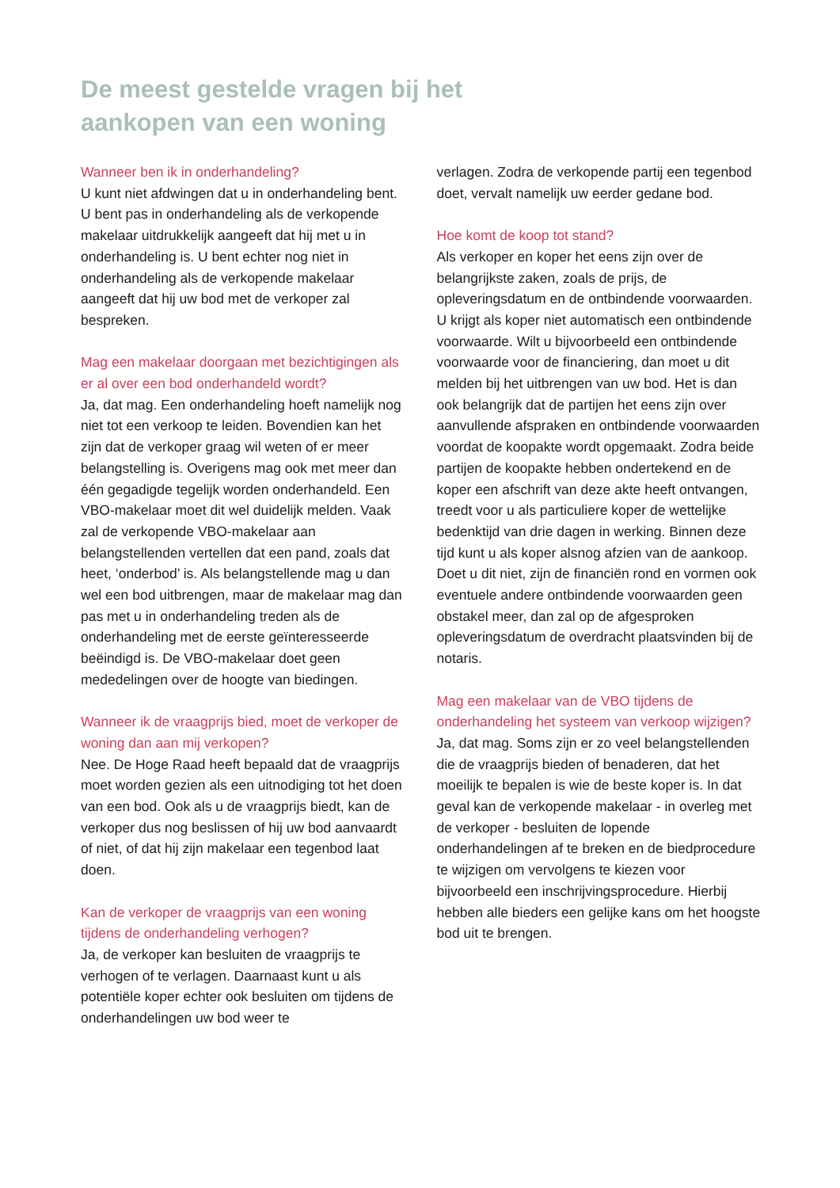De meest gestelde vragen bij het
aankopen van een woning
Wanneer ben ik in onderhandeling?
U kunt niet afdwingen dat u in onderhandeling bent. U bent pas in onderhandeling als de verkopende makelaar uitdrukkelijk aangeeft dat hij met u in onderhandeling is. U bent echter nog niet in onderhandeling als de verkopende makelaar aangeeft dat hij uw bod met de verkoper zal bespreken.
Mag een makelaar doorgaan met bezichtigingen als er al over een bod onderhandeld wordt?
Ja, dat mag. Een onderhandeling hoeft namelijk nog niet tot een verkoop te leiden. Bovendien kan het zijn dat de verkoper graag wil weten of er meer belangstelling is. Overigens mag ook met meer dan één gegadigde tegelijk worden onderhandeld. Een VBO-makelaar moet dit wel duidelijk melden. Vaak zal de verkopende VBO-makelaar aan belangstellenden vertellen dat een pand, zoals dat heet, ‘onderbod’ is. Als belangstellende mag u dan wel een bod uitbrengen, maar de makelaar mag dan pas met u in onderhandeling treden als de onderhandeling met de eerste geïnteresseerde beëindigd is. De VBO-makelaar doet geen mededelingen over de hoogte van biedingen.
Wanneer ik de vraagprijs bied, moet de verkoper de woning dan aan mij verkopen?
Nee. De Hoge Raad heeft bepaald dat de vraagprijs moet worden gezien als een uitnodiging tot het doen van een bod. Ook als u de vraagprijs biedt, kan de verkoper dus nog beslissen of hij uw bod aanvaardt of niet, of dat hij zijn makelaar een tegenbod laat doen.
Kan de verkoper de vraagprijs van een woning tijdens de onderhandeling verhogen?
Ja, de verkoper kan besluiten de vraagprijs te verhogen of te verlagen. Daarnaast kunt u als potentiële koper echter ook besluiten om tijdens de onderhandelingen uw bod weer te
verlagen. Zodra de verkopende partij een tegenbod doet, vervalt namelijk uw eerder gedane bod.
Hoe komt de koop tot stand?
Als verkoper en koper het eens zijn over de belangrijkste zaken, zoals de prijs, de opleveringsdatum en de ontbindende voorwaarden. U krijgt als koper niet automatisch een ontbindende voorwaarde. Wilt u bijvoorbeeld een ontbindende voorwaarde voor de financiering, dan moet u dit melden bij het uitbrengen van uw bod. Het is dan ook belangrijk dat de partijen het eens zijn over aanvullende afspraken en ontbindende voorwaarden voordat de koopakte wordt opgemaakt. Zodra beide partijen de koopakte hebben ondertekend en de koper een afschrift van deze akte heeft ontvangen, treedt voor u als particuliere koper de wettelijke bedenktijd van drie dagen in werking. Binnen deze tijd kunt u als koper alsnog afzien van de aankoop. Doet u dit niet, zijn de financiën rond en vormen ook eventuele andere ontbindende voorwaarden geen obstakel meer, dan zal op de afgesproken opleveringsdatum de overdracht plaatsvinden bij de notaris.
Mag een makelaar van de VBO tijdens de onderhandeling het systeem van verkoop wijzigen?
Ja, dat mag. Soms zijn er zo veel belangstellenden die de vraagprijs bieden of benaderen, dat het moeilijk te bepalen is wie de beste koper is. In dat geval kan de verkopende makelaar - in overleg met de verkoper - besluiten de lopende onderhandelingen af te breken en de biedprocedure te wijzigen om vervolgens te kiezen voor bijvoorbeeld een inschrijvingsprocedure. Hierbij hebben alle bieders een gelijke kans om het hoogste bod uit te brengen.